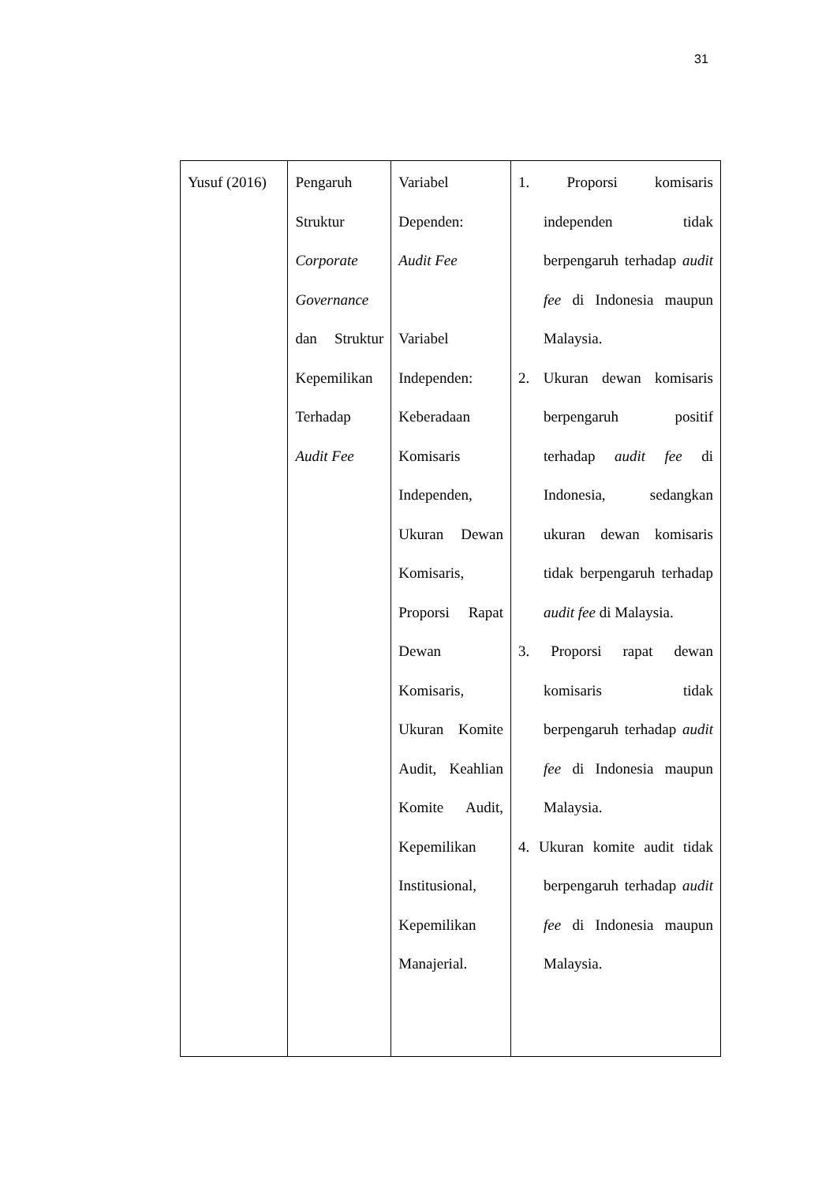31
| Yusuf (2016) | Pengaruh Struktur Corporate Governance dan Struktur Kepemilikan Terhadap Audit Fee | Variabel Dependen: Audit Fee Variabel Independen: Keberadaan Komisaris Independen, Ukuran Dewan Komisaris, Proporsi Rapat Dewan Komisaris, Ukuran Komite Audit, Keahlian Komite Audit, Kepemilikan Institusional, Kepemilikan Manajerial. | 1. Proporsi komisaris independen tidak berpengaruh terhadap audit fee di Indonesia maupun Malaysia. 2. Ukuran dewan komisaris berpengaruh positif terhadap audit fee di Indonesia, sedangkan ukuran dewan komisaris tidak berpengaruh terhadap audit fee di Malaysia. 3. Proporsi rapat dewan komisaris tidak berpengaruh terhadap audit fee di Indonesia maupun Malaysia. 4. Ukuran komite audit tidak berpengaruh terhadap audit fee di Indonesia maupun Malaysia. |